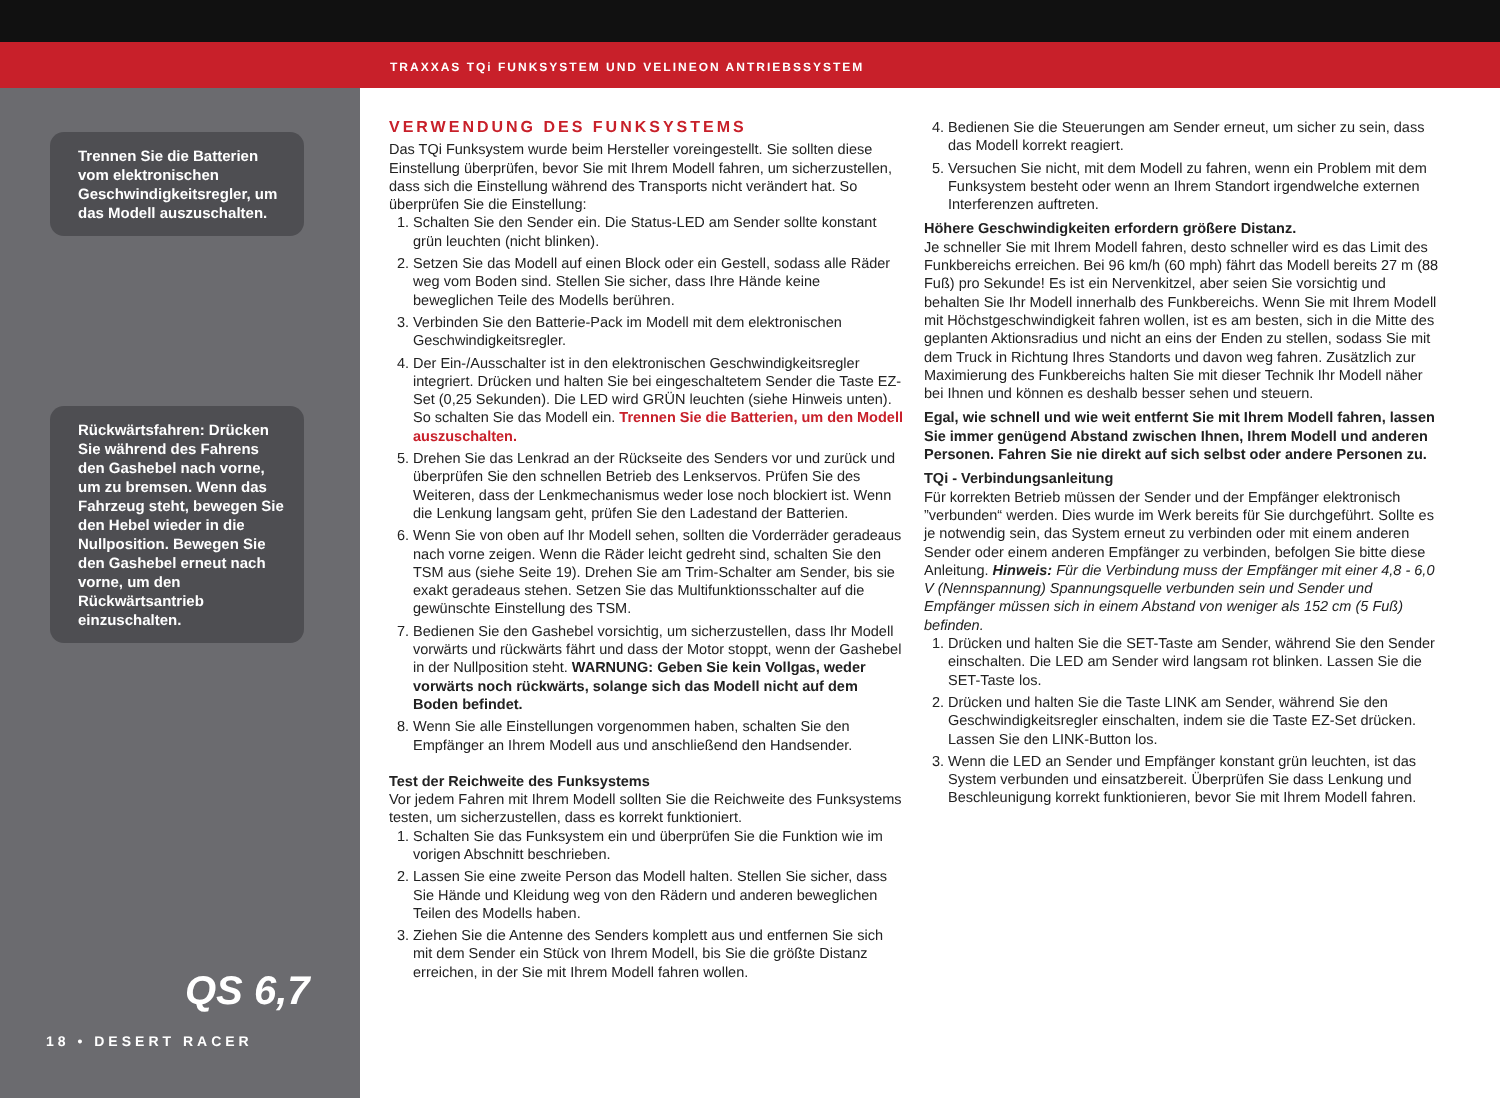TRAXXAS TQi FUNKSYSTEM UND VELINEON ANTRIEBSSYSTEM
Trennen Sie die Batterien vom elektronischen Geschwindigkeitsregler, um das Modell auszuschalten.
Rückwärtsfahren: Drücken Sie während des Fahrens den Gashebel nach vorne, um zu bremsen. Wenn das Fahrzeug steht, bewegen Sie den Hebel wieder in die Nullposition. Bewegen Sie den Gashebel erneut nach vorne, um den Rückwärtsantrieb einzuschalten.
QS 6,7
18 • DESERT RACER
VERWENDUNG DES FUNKSYSTEMS
Das TQi Funksystem wurde beim Hersteller voreingestellt. Sie sollten diese Einstellung überprüfen, bevor Sie mit Ihrem Modell fahren, um sicherzustellen, dass sich die Einstellung während des Transports nicht verändert hat. So überprüfen Sie die Einstellung:
1. Schalten Sie den Sender ein. Die Status-LED am Sender sollte konstant grün leuchten (nicht blinken).
2. Setzen Sie das Modell auf einen Block oder ein Gestell, sodass alle Räder weg vom Boden sind. Stellen Sie sicher, dass Ihre Hände keine beweglichen Teile des Modells berühren.
3. Verbinden Sie den Batterie-Pack im Modell mit dem elektronischen Geschwindigkeitsregler.
4. Der Ein-/Ausschalter ist in den elektronischen Geschwindigkeitsregler integriert. Drücken und halten Sie bei eingeschaltetem Sender die Taste EZ-Set (0,25 Sekunden). Die LED wird GRÜN leuchten (siehe Hinweis unten). So schalten Sie das Modell ein. Trennen Sie die Batterien, um den Modell auszuschalten.
5. Drehen Sie das Lenkrad an der Rückseite des Senders vor und zurück und überprüfen Sie den schnellen Betrieb des Lenkservos. Prüfen Sie des Weiteren, dass der Lenkmechanismus weder lose noch blockiert ist. Wenn die Lenkung langsam geht, prüfen Sie den Ladestand der Batterien.
6. Wenn Sie von oben auf Ihr Modell sehen, sollten die Vorderräder geradeaus nach vorne zeigen. Wenn die Räder leicht gedreht sind, schalten Sie den TSM aus (siehe Seite 19). Drehen Sie am Trim-Schalter am Sender, bis sie exakt geradeaus stehen. Setzen Sie das Multifunktionsschalter auf die gewünschte Einstellung des TSM.
7. Bedienen Sie den Gashebel vorsichtig, um sicherzustellen, dass Ihr Modell vorwärts und rückwärts fährt und dass der Motor stoppt, wenn der Gashebel in der Nullposition steht. WARNUNG: Geben Sie kein Vollgas, weder vorwärts noch rückwärts, solange sich das Modell nicht auf dem Boden befindet.
8. Wenn Sie alle Einstellungen vorgenommen haben, schalten Sie den Empfänger an Ihrem Modell aus und anschließend den Handsender.
Test der Reichweite des Funksystems
Vor jedem Fahren mit Ihrem Modell sollten Sie die Reichweite des Funksystems testen, um sicherzustellen, dass es korrekt funktioniert.
1. Schalten Sie das Funksystem ein und überprüfen Sie die Funktion wie im vorigen Abschnitt beschrieben.
2. Lassen Sie eine zweite Person das Modell halten. Stellen Sie sicher, dass Sie Hände und Kleidung weg von den Rädern und anderen beweglichen Teilen des Modells haben.
3. Ziehen Sie die Antenne des Senders komplett aus und entfernen Sie sich mit dem Sender ein Stück von Ihrem Modell, bis Sie die größte Distanz erreichen, in der Sie mit Ihrem Modell fahren wollen.
4. Bedienen Sie die Steuerungen am Sender erneut, um sicher zu sein, dass das Modell korrekt reagiert.
5. Versuchen Sie nicht, mit dem Modell zu fahren, wenn ein Problem mit dem Funksystem besteht oder wenn an Ihrem Standort irgendwelche externen Interferenzen auftreten.
Höhere Geschwindigkeiten erfordern größere Distanz.
Je schneller Sie mit Ihrem Modell fahren, desto schneller wird es das Limit des Funkbereichs erreichen. Bei 96 km/h (60 mph) fährt das Modell bereits 27 m (88 Fuß) pro Sekunde! Es ist ein Nervenkitzel, aber seien Sie vorsichtig und behalten Sie Ihr Modell innerhalb des Funkbereichs. Wenn Sie mit Ihrem Modell mit Höchstgeschwindigkeit fahren wollen, ist es am besten, sich in die Mitte des geplanten Aktionsradius und nicht an eins der Enden zu stellen, sodass Sie mit dem Truck in Richtung Ihres Standorts und davon weg fahren. Zusätzlich zur Maximierung des Funkbereichs halten Sie mit dieser Technik Ihr Modell näher bei Ihnen und können es deshalb besser sehen und steuern.
Egal, wie schnell und wie weit entfernt Sie mit Ihrem Modell fahren, lassen Sie immer genügend Abstand zwischen Ihnen, Ihrem Modell und anderen Personen. Fahren Sie nie direkt auf sich selbst oder andere Personen zu.
TQi - Verbindungsanleitung
Für korrekten Betrieb müssen der Sender und der Empfänger elektronisch ”verbunden“ werden. Dies wurde im Werk bereits für Sie durchgeführt. Sollte es je notwendig sein, das System erneut zu verbinden oder mit einem anderen Sender oder einem anderen Empfänger zu verbinden, befolgen Sie bitte diese Anleitung. Hinweis: Für die Verbindung muss der Empfänger mit einer 4,8 - 6,0 V (Nennspannung) Spannungsquelle verbunden sein und Sender und Empfänger müssen sich in einem Abstand von weniger als 152 cm (5 Fuß) befinden.
1. Drücken und halten Sie die SET-Taste am Sender, während Sie den Sender einschalten. Die LED am Sender wird langsam rot blinken. Lassen Sie die SET-Taste los.
2. Drücken und halten Sie die Taste LINK am Sender, während Sie den Geschwindigkeitsregler einschalten, indem sie die Taste EZ-Set drücken. Lassen Sie den LINK-Button los.
3. Wenn die LED an Sender und Empfänger konstant grün leuchten, ist das System verbunden und einsatzbereit. Überprüfen Sie dass Lenkung und Beschleunigung korrekt funktionieren, bevor Sie mit Ihrem Modell fahren.